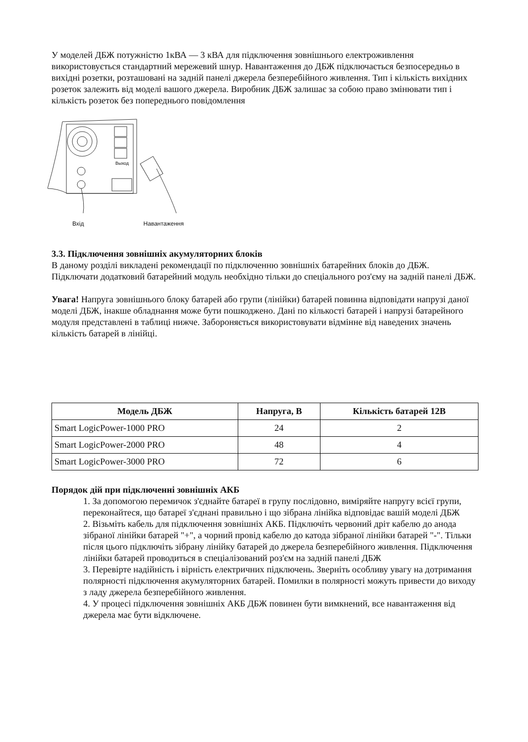У моделей ДБЖ потужністю 1кВА — 3 кВА для підключення зовнішнього електроживлення використовується стандартний мережевий шнур. Навантаження до ДБЖ підключається безпосередньо в вихідні розетки, розташовані на задній панелі джерела безперебійного живлення. Тип і кількість вихідних розеток залежить від моделі вашого джерела. Виробник ДБЖ залишає за собою право змінювати тип і кількість розеток без попереднього повідомлення
Выход
Вхід Навантаження
3.3. Підключення зовнішніх акумуляторних блоків
В даному розділі викладені рекомендації по підключенню зовнішніх батарейних блоків до ДБЖ.
Підключати додатковий батарейний модуль необхідно тільки до спеціального роз'єму на задній панелі ДБЖ.
Увага! Напруга зовнішнього блоку батарей або групи (лінійки) батарей повинна відповідати напрузі даної моделі ДБЖ, інакше обладнання може бути пошкоджено. Дані по кількості батарей і напрузі батарейного модуля представлені в таблиці нижче. Забороняється використовувати відмінне від наведених значень кількість батарей в лінійці.
| Модель ДБЖ | Напруга, В | Кількість батарей 12В |
| --- | --- | --- |
| Smart LogicPower-1000 PRO | 24 | 2 |
| Smart LogicPower-2000 PRO | 48 | 4 |
| Smart LogicPower-3000 PRO | 72 | 6 |
Порядок дій при підключенні зовнішніх АКБ
1. За допомогою перемичок з'єднайте батареї в групу послідовно, виміряйте напругу всієї групи, переконайтеся, що батареї з'єднані правильно і що зібрана лінійка відповідає вашій моделі ДБЖ
2. Візьміть кабель для підключення зовнішніх АКБ. Підключіть червоний дріт кабелю до анода зібраної лінійки батарей "+", а чорний провід кабелю до катода зібраної лінійки батарей "-". Тільки після цього підключіть зібрану лінійку батарей до джерела безперебійного живлення. Підключення лінійки батарей проводиться в спеціалізований роз'єм на задній панелі ДБЖ
3. Перевірте надійність і вірність електричних підключень. Зверніть особливу увагу на дотримання полярності підключення акумуляторних батарей. Помилки в полярності можуть привести до виходу з ладу джерела безперебійного живлення.
4. У процесі підключення зовнішніх АКБ ДБЖ повинен бути вимкнений, все навантаження від джерела має бути відключене.